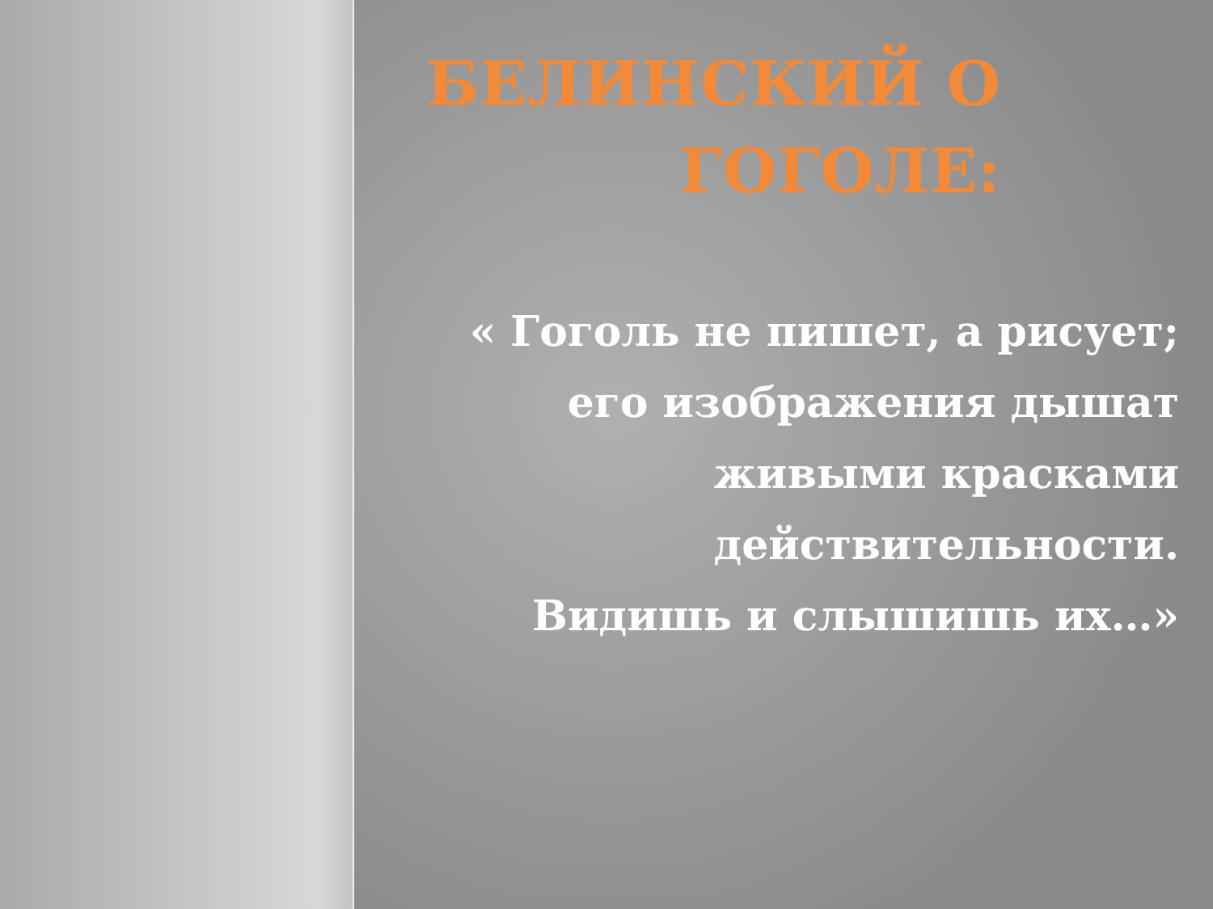БЕЛИНСКИЙ О ГОГОЛЕ:
« Гоголь не пишет, а рисует;
его изображения дышат живыми красками действительности.
Видишь и слышишь их…»